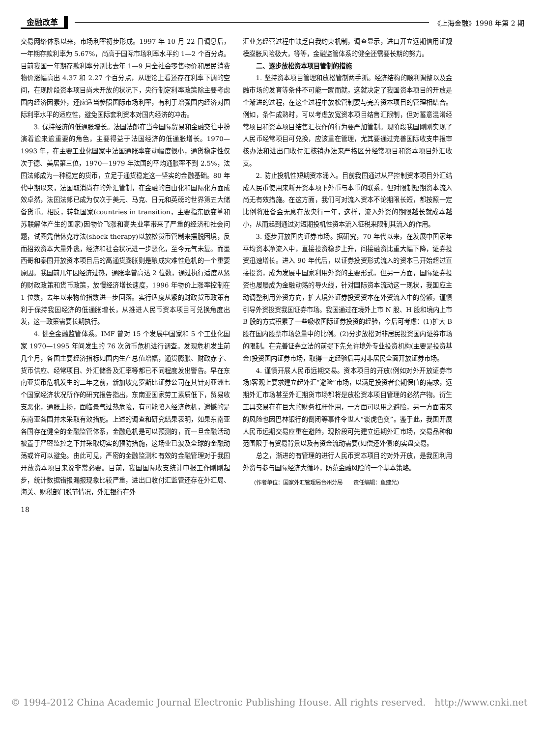金融改革 《上海金融》1998 年第 2 期
交易网络体系以来，市场利率初步形成。1997 年 10 月 22 日调息后，一年期存款利率为 5.67%，尚高于国际市场利率水平约 1—2 个百分点。目前我国一年期存款利率分别比去年 1—9 月全社会零售物价和居民消费物价涨幅高出 4.37 和 2.27 个百分点，从理论上看还存在利率下调的空间，在现阶段资本项目尚未开放的状况下，央行制定利率政策除主要考虑国内经济因素外，还应适当参照国际市场利率，有利于增强国内经济对国际利率水平的适应性，避免国际套利资本对国内经济的冲击。
3. 保持经济的低通胀增长。法国法郎在当今国际贸易和金融交往中扮演着逾来逾重要的角色，主要得益于法国经济的低通胀增长。1970—1993 年，在主要工业化国家中法国通胀率变动幅度很小，通货稳定性仅次于德、美居第三位，1970—1979 年法国的平均通胀率不到 2.5%，法国法郎成为一种稳定的货币，立足于通货稳定这一坚实的金融基础。80 年代中期以来，法国取消尚存的外汇管制，在金融的自由化和国际化方面成效卓然，法国法郎已成为仅次于美元、马克、日元和英磅的世界第五大储备货币。相反，转轨国家(countries in transition，主要指东欧变革和苏联解体产生的国家)因物价飞涨和高失业率带来了严重的经济和社会问题，试图凭借休克疗法(shock therapy)以放松货币管制来摆脱困境，反而招致资本大量外逃，经济和社会状况进一步恶化，至今元气未复。而墨西哥和泰国开放资本项目后的高通货膨胀则是酿成灾难性危机的一个重要原因。我国前几年因经济过热，通胀率曾高达 2 位数，通过执行适度从紧的财政政策和货币政策，放慢经济增长速度，1996 年物价上涨率控制在 1 位数，去年以来物价指数进一步回落。实行适度从紧的财政货币政策有利于保持我国经济的低通胀增长，从推进人民币资本项目可兑换角度出发，这一政策需要长期执行。
4. 健全金融监管体系。IMF 曾对 15 个发展中国家和 5 个工业化国家 1970—1995 年间发生的 76 次货币危机进行调查。发现危机发生前几个月，各国主要经济指标如国内生产总值增幅，通货膨胀、财政赤字、货币供应、经常项目、外汇储备及汇率等都已不同程度发出警告。早在东南亚货币危机发生的二年之前，新加坡克罗斯比证券公司在其针对亚洲七个国家经济状况所作的研究报告指出，东南亚国家劳工素质低下，贸易收支恶化，通胀上扬，面临景气过热危险，有可能陷入经济危机，遗憾的是东南亚各国并未采取有效措施。上述的调查和研究结果表明，如果东南亚各国存在健全的金融监管体系，金融危机是可以预测的，而一旦金融活动被置于严密监控之下并采取切实的预防措施，这场业已波及全球的金融动荡或许可以避免。由此可见，严密的金融监测和有效的金融管理对于我国开放资本项目来说非常必要。目前，我国国际收支统计申报工作刚刚起步，统计数据错报漏报现象比较严重，进出口收付汇监管还存在外汇局、海关、财税部门脱节情况，外汇银行在外
汇业务经营过程中缺乏自我约束机制，调查显示，进口开立远期信用证规模膨胀风险极大，等等，金融监管体系的健全还需要长期的努力。
二、逐步放松资本项目管制的措施
1. 坚持资本项目管理和放松管制两手抓。经济结构的顺利调整以及金融市场的发育等条件不可能一蹴而就，这就决定了我国资本项目的开放是个渐进的过程，在这个过程中放松管制要与完善资本项目的管理相结合。例如，条件成熟时，可以考虑放宽资本项目结售汇限制，但对蓄意混淆经常项目和资本项目结售汇操作的行为要严加管制。现阶段我国刚刚实现了人民币经常项目可兑换，应该重在管理，尤其要通过完善国际收支申报审核办法和进出口收付汇核销办法来严格区分经常项目和资本项目外汇收支。
2. 防止投机性短期资本涌入。目前我国通过从严控制资本项目外汇结成人民币使用来断开资本项下外币与本币的联系，但对限制短期资本流入尚无有效措施。在这方面，我们可对流入资本不论期限长短，都按照一定比例将准备金无息存放央行一年，这样，流入外资的期限越长就成本越小，从而起到通过对短期投机性资本流入征税来限制其流入的作用。
3. 逐步开放国内证券市场。据研究，70 年代以来，在发展中国家年平均资本净流入中，直接投资稳步上升，间接融资比重大幅下降，证券投资迅速增长。进入 90 年代后，以证券投资形式流入的资本已开始超过直接投资，成为发展中国家利用外资的主要形式，但另一方面，国际证券投资也屡屡成为金融动荡的导火线，针对国际资本流动这一现状，我国应主动调整利用外资方向，扩大境外证券投资资本在外资流入中的份额，谨慎引导外资投资我国证券市场。我国通过在境外上市 N 股、H 股和境内上市 B 股的方式积累了一些吸收国际证券投资的经验，今后可考虑：(1)扩大 B 股在国内股票市场总量中的比例。(2)分步放松对非居民投资国内证券市场的限制。在完善证券立法的前提下先允许境外专业投资机构(主要是投资基金)投资国内证券市场，取得一定经验后再对非居民全面开放证券市场。
4. 谨慎开展人民币远期交易。资本项目的开放(例如对外开放证券市场)客观上要求建立起外汇“避险”市场，以满足投资者套期保值的需求，远期外汇市场甚至外汇期货市场都将是放松资本项目管理的必然产物。衍生工具交易存在巨大的财务杠杆作用，一方面可以用之避险，另一方面带来的风险也因巴林银行的倒闭等事件令世人“谈虎色变”。鉴于此，我国开展人民币远期交易应重在避险，现阶段可先建立远期外汇市场，交易品种和范围限于有贸易背景以及有资金流动需要(如偿还外债)的实盘交易。
总之，渐进的有管理的进行人民币资本项目的对外开放，是我国利用外资与参与国际经济大循环，防范金融风险的一个基本策略。
(作者单位：国家外汇管理局台州分局　　责任编辑：鱼建光)
18
© 1994-2012 China Academic Journal Electronic Publishing House. All rights reserved. http://www.cnki.net